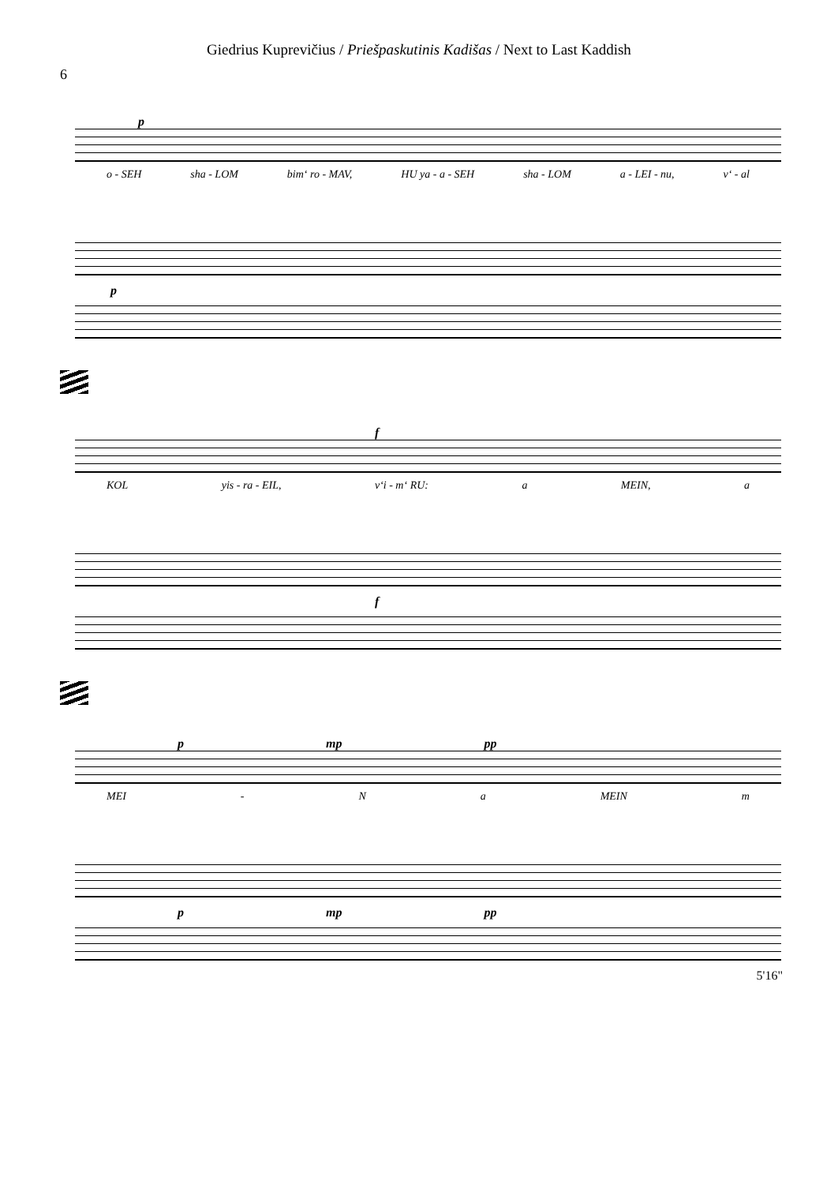Giedrius Kuprevičius / Priešpaskutinis Kadišas / Next to Last Kaddish
6
p
o - SEH sha - LOM bim‘ ro - MAV, HU ya - a - SEH sha - LOM a - LEI - nu, v‘ - al
p
f
KOL yis - ra - EIL, v‘i - m‘ RU: a MEIN, a
f
p mp pp
MEI - N a MEIN m
p mp pp
5'16"